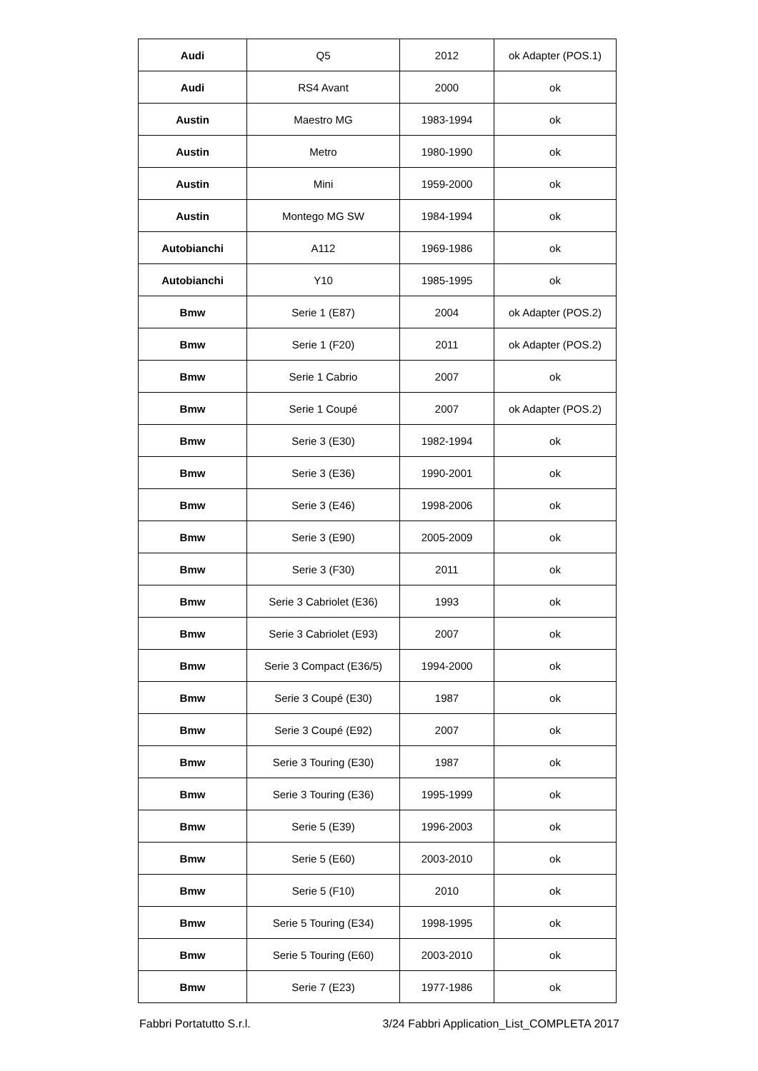| Audi | Q5 | 2012 | ok Adapter (POS.1) |
| Audi | RS4 Avant | 2000 | ok |
| Austin | Maestro MG | 1983-1994 | ok |
| Austin | Metro | 1980-1990 | ok |
| Austin | Mini | 1959-2000 | ok |
| Austin | Montego MG SW | 1984-1994 | ok |
| Autobianchi | A112 | 1969-1986 | ok |
| Autobianchi | Y10 | 1985-1995 | ok |
| Bmw | Serie 1 (E87) | 2004 | ok Adapter (POS.2) |
| Bmw | Serie 1 (F20) | 2011 | ok Adapter (POS.2) |
| Bmw | Serie 1 Cabrio | 2007 | ok |
| Bmw | Serie 1 Coupé | 2007 | ok Adapter (POS.2) |
| Bmw | Serie 3 (E30) | 1982-1994 | ok |
| Bmw | Serie 3 (E36) | 1990-2001 | ok |
| Bmw | Serie 3 (E46) | 1998-2006 | ok |
| Bmw | Serie 3 (E90) | 2005-2009 | ok |
| Bmw | Serie 3 (F30) | 2011 | ok |
| Bmw | Serie 3 Cabriolet (E36) | 1993 | ok |
| Bmw | Serie 3 Cabriolet (E93) | 2007 | ok |
| Bmw | Serie 3 Compact (E36/5) | 1994-2000 | ok |
| Bmw | Serie 3 Coupé (E30) | 1987 | ok |
| Bmw | Serie 3 Coupé (E92) | 2007 | ok |
| Bmw | Serie 3 Touring (E30) | 1987 | ok |
| Bmw | Serie 3 Touring (E36) | 1995-1999 | ok |
| Bmw | Serie 5 (E39) | 1996-2003 | ok |
| Bmw | Serie 5 (E60) | 2003-2010 | ok |
| Bmw | Serie 5 (F10) | 2010 | ok |
| Bmw | Serie 5 Touring (E34) | 1998-1995 | ok |
| Bmw | Serie 5 Touring (E60) | 2003-2010 | ok |
| Bmw | Serie 7 (E23) | 1977-1986 | ok |
Fabbri Portatutto S.r.l. 3/24 Fabbri Application_List_COMPLETA 2017